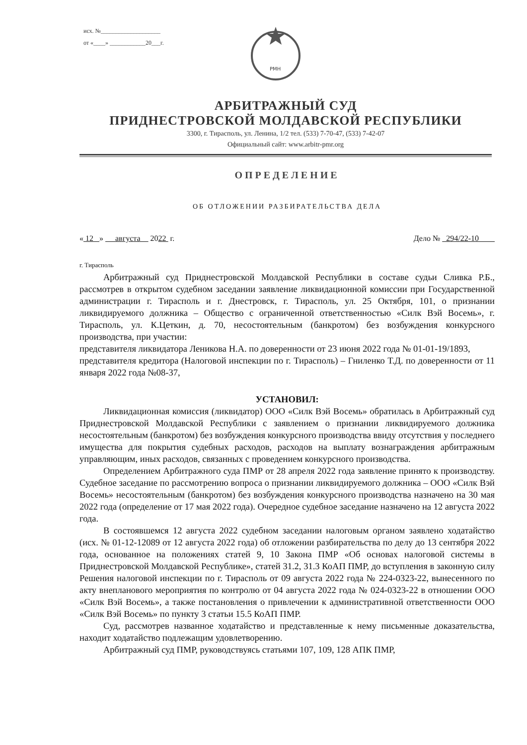исх. №____________________
от «____» ____________20___г.
РМН
АРБИТРАЖНЫЙ СУД
ПРИДНЕСТРОВСКОЙ МОЛДАВСКОЙ РЕСПУБЛИКИ
3300, г. Тирасполь, ул. Ленина, 1/2 тел. (533) 7-70-47, (533) 7-42-07
Официальный сайт: www.arbitr-pmr.org
ОПРЕДЕЛЕНИЕ
ОБ ОТЛОЖЕНИИ РАЗБИРАТЕЛЬСТВА ДЕЛА
« 12 » августа 2022 г. Дело № 294/22-10
г. Тирасполь
Арбитражный суд Приднестровской Молдавской Республики в составе судьи Сливка Р.Б., рассмотрев в открытом судебном заседании заявление ликвидационной комиссии при Государственной администрации г. Тирасполь и г. Днестровск, г. Тирасполь, ул. 25 Октября, 101, о признании ликвидируемого должника – Общество с ограниченной ответственностью «Силк Вэй Восемь», г. Тирасполь, ул. К.Цеткин, д. 70, несостоятельным (банкротом) без возбуждения конкурсного производства, при участии:
представителя ликвидатора Леникова Н.А. по доверенности от 23 июня 2022 года № 01-01-19/1893,
представителя кредитора (Налоговой инспекции по г. Тирасполь) – Гниленко Т.Д. по доверенности от 11 января 2022 года №08-37,
УСТАНОВИЛ:
Ликвидационная комиссия (ликвидатор) ООО «Силк Вэй Восемь» обратилась в Арбитражный суд Приднестровской Молдавской Республики с заявлением о признании ликвидируемого должника несостоятельным (банкротом) без возбуждения конкурсного производства ввиду отсутствия у последнего имущества для покрытия судебных расходов, расходов на выплату вознаграждения арбитражным управляющим, иных расходов, связанных с проведением конкурсного производства.
Определением Арбитражного суда ПМР от 28 апреля 2022 года заявление принято к производству. Судебное заседание по рассмотрению вопроса о признании ликвидируемого должника – ООО «Силк Вэй Восемь» несостоятельным (банкротом) без возбуждения конкурсного производства назначено на 30 мая 2022 года (определение от 17 мая 2022 года). Очередное судебное заседание назначено на 12 августа 2022 года.
В состоявшемся 12 августа 2022 судебном заседании налоговым органом заявлено ходатайство (исх. № 01-12-12089 от 12 августа 2022 года) об отложении разбирательства по делу до 13 сентября 2022 года, основанное на положениях статей 9, 10 Закона ПМР «Об основах налоговой системы в Приднестровской Молдавской Республике», статей 31.2, 31.3 КоАП ПМР, до вступления в законную силу Решения налоговой инспекции по г. Тирасполь от 09 августа 2022 года № 224-0323-22, вынесенного по акту внепланового мероприятия по контролю от 04 августа 2022 года № 024-0323-22 в отношении ООО «Силк Вэй Восемь», а также постановления о привлечении к административной ответственности ООО «Силк Вэй Восемь» по пункту 3 статьи 15.5 КоАП ПМР.
Суд, рассмотрев названное ходатайство и представленные к нему письменные доказательства, находит ходатайство подлежащим удовлетворению.
Арбитражный суд ПМР, руководствуясь статьями 107, 109, 128 АПК ПМР,